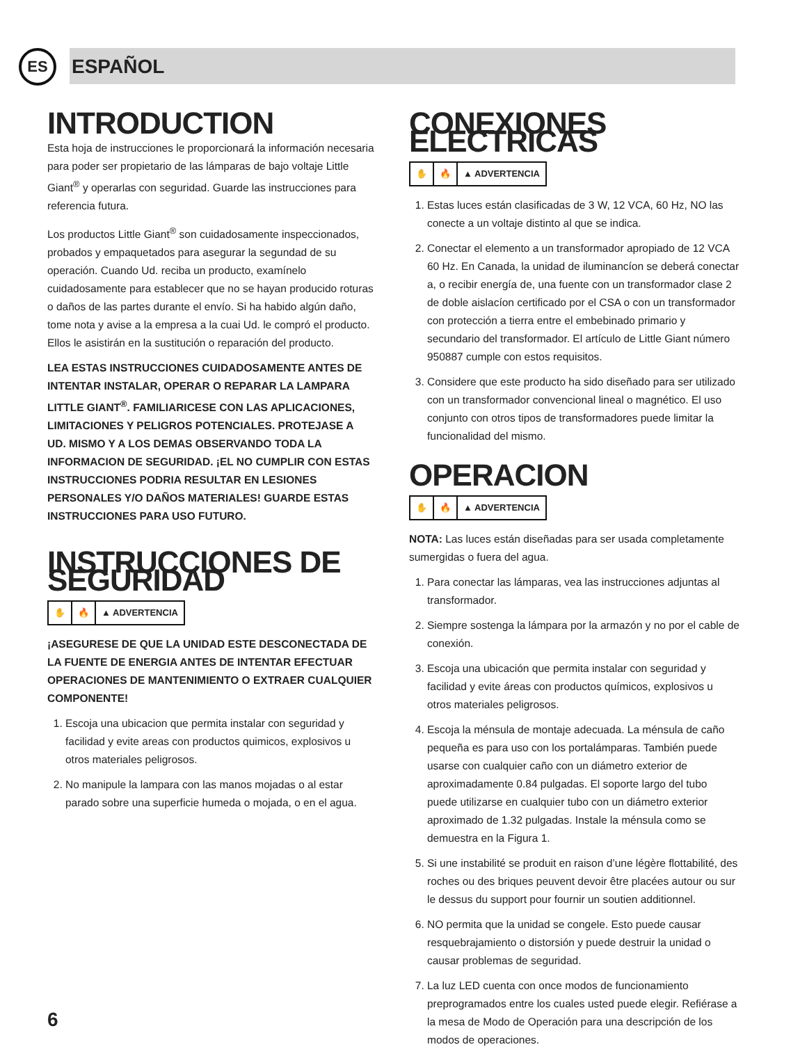ES
ESPAÑOL
INTRODUCTION
Esta hoja de instrucciones le proporcionará la información necesaria para poder ser propietario de las lámparas de bajo voltaje Little Giant<sup>®</sup> y operarlas con seguridad. Guarde las instrucciones para referencia futura.
Los productos Little Giant<sup>®</sup> son cuidadosamente inspeccionados, probados y empaquetados para asegurar la segundad de su operación. Cuando Ud. reciba un producto, examínelo cuidadosamente para establecer que no se hayan producido roturas o daños de las partes durante el envío. Si ha habido algún daño, tome nota y avise a la empresa a la cuai Ud. le compró el producto. Ellos le asistirán en la sustitución o reparación del producto.
LEA ESTAS INSTRUCCIONES CUIDADOSAMENTE ANTES DE INTENTAR INSTALAR, OPERAR O REPARAR LA LAMPARA LITTLE GIANT<sup>®</sup>. FAMILIARICESE CON LAS APLICACIONES, LIMITACIONES Y PELIGROS POTENCIALES. PROTEJASE A UD. MISMO Y A LOS DEMAS OBSERVANDO TODA LA INFORMACION DE SEGURIDAD. ¡EL NO CUMPLIR CON ESTAS INSTRUCCIONES PODRIA RESULTAR EN LESIONES PERSONALES Y/O DAÑOS MATERIALES! GUARDE ESTAS INSTRUCCIONES PARA USO FUTURO.
INSTRUCCIONES DE SEGURIDAD
✋ 🔥 ▲ ADVERTENCIA
¡ASEGURESE DE QUE LA UNIDAD ESTE DESCONECTADA DE LA FUENTE DE ENERGIA ANTES DE INTENTAR EFECTUAR OPERACIONES DE MANTENIMIENTO O EXTRAER CUALQUIER COMPONENTE!
1. Escoja una ubicacion que permita instalar con seguridad y facilidad y evite areas con productos quimicos, explosivos u otros materiales peligrosos.
2. No manipule la lampara con las manos mojadas o al estar parado sobre una superficie humeda o mojada, o en el agua.
CONEXIONES ELECTRICAS
✋ 🔥 ▲ ADVERTENCIA
1. Estas luces están clasificadas de 3 W, 12 VCA, 60 Hz, NO las conecte a un voltaje distinto al que se indica.
2. Conectar el elemento a un transformador apropiado de 12 VCA 60 Hz. En Canada, la unidad de iluminancíon se deberá conectar a, o recibir energía de, una fuente con un transformador clase 2 de doble aislacíon certificado por el CSA o con un transformador con protección a tierra entre el embebinado primario y secundario del transformador. El artículo de Little Giant número 950887 cumple con estos requisitos.
3. Considere que este producto ha sido diseñado para ser utilizado con un transformador convencional lineal o magnético. El uso conjunto con otros tipos de transformadores puede limitar la funcionalidad del mismo.
OPERACION
✋ 🔥 ▲ ADVERTENCIA
NOTA: Las luces están diseñadas para ser usada completamente sumergidas o fuera del agua.
1. Para conectar las lámparas, vea las instrucciones adjuntas al transformador.
2. Siempre sostenga la lámpara por la armazón y no por el cable de conexión.
3. Escoja una ubicación que permita instalar con seguridad y facilidad y evite áreas con productos químicos, explosivos u otros materiales peligrosos.
4. Escoja la ménsula de montaje adecuada. La ménsula de caño pequeña es para uso con los portalámparas. También puede usarse con cualquier caño con un diámetro exterior de aproximadamente 0.84 pulgadas. El soporte largo del tubo puede utilizarse en cualquier tubo con un diámetro exterior aproximado de 1.32 pulgadas. Instale la ménsula como se demuestra en la Figura 1.
5. Si une instabilité se produit en raison d’une légère flottabilité, des roches ou des briques peuvent devoir être placées autour ou sur le dessus du support pour fournir un soutien additionnel.
6. NO permita que la unidad se congele. Esto puede causar resquebrajamiento o distorsión y puede destruir la unidad o causar problemas de seguridad.
7. La luz LED cuenta con once modos de funcionamiento preprogramados entre los cuales usted puede elegir. Refiérase a la mesa de Modo de Operación para una descripción de los modos de operaciones.
6